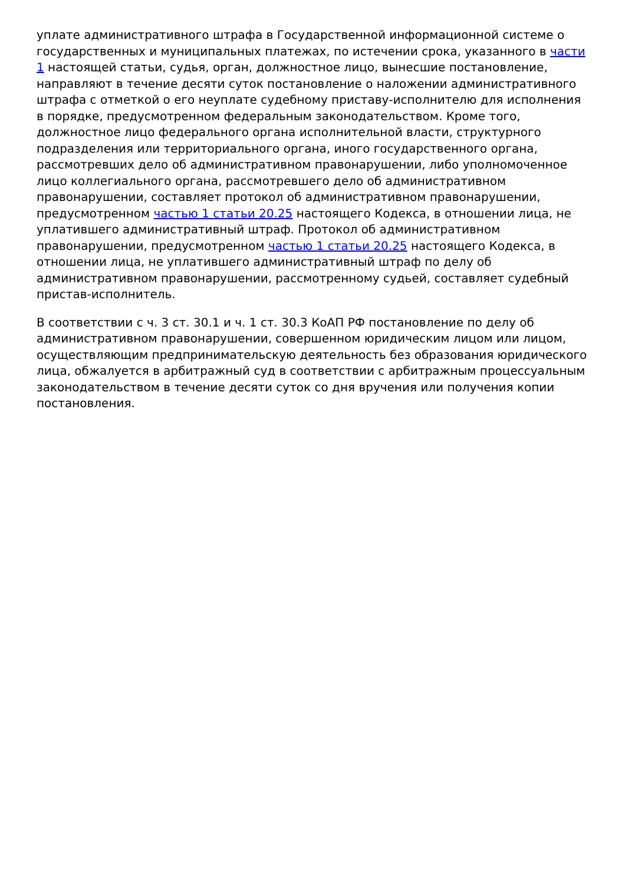уплате административного штрафа в Государственной информационной системе о государственных и муниципальных платежах, по истечении срока, указанного в части 1 настоящей статьи, судья, орган, должностное лицо, вынесшие постановление, направляют в течение десяти суток постановление о наложении административного штрафа с отметкой о его неуплате судебному приставу-исполнителю для исполнения в порядке, предусмотренном федеральным законодательством. Кроме того, должностное лицо федерального органа исполнительной власти, структурного подразделения или территориального органа, иного государственного органа, рассмотревших дело об административном правонарушении, либо уполномоченное лицо коллегиального органа, рассмотревшего дело об административном правонарушении, составляет протокол об административном правонарушении, предусмотренном частью 1 статьи 20.25 настоящего Кодекса, в отношении лица, не уплатившего административный штраф. Протокол об административном правонарушении, предусмотренном частью 1 статьи 20.25 настоящего Кодекса, в отношении лица, не уплатившего административный штраф по делу об административном правонарушении, рассмотренному судьей, составляет судебный пристав-исполнитель.
В соответствии с ч. 3 ст. 30.1 и ч. 1 ст. 30.3 КоАП РФ постановление по делу об административном правонарушении, совершенном юридическим лицом или лицом, осуществляющим предпринимательскую деятельность без образования юридического лица, обжалуется в арбитражный суд в соответствии с арбитражным процессуальным законодательством в течение десяти суток со дня вручения или получения копии постановления.